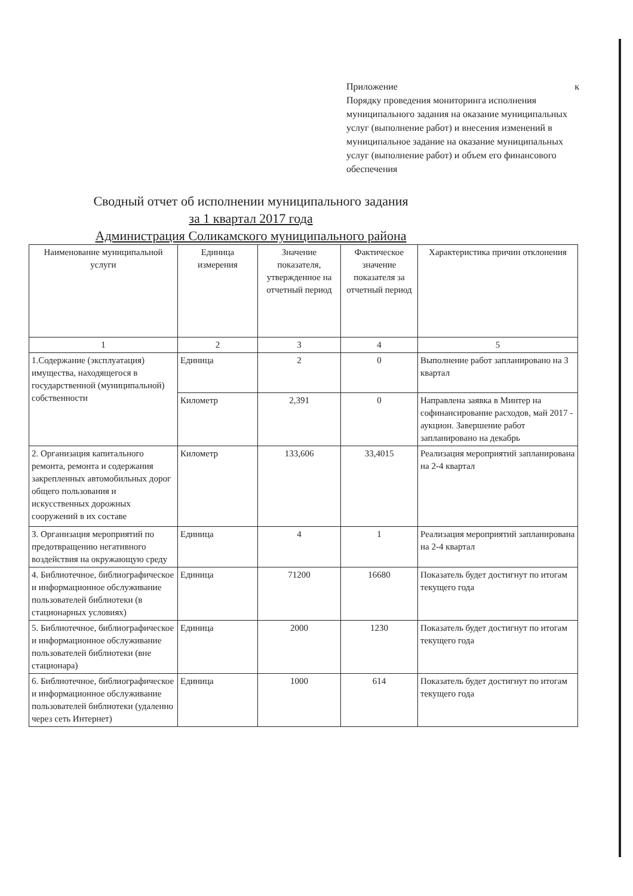Приложение к
Порядку проведения мониторинга исполнения муниципального задания на оказание муниципальных услуг (выполнение работ) и внесения изменений в муниципальное задание на оказание муниципальных услуг (выполнение работ) и объем его финансового обеспечения
Сводный отчет об исполнении муниципального задания
за 1 квартал 2017 года
Администрация Соликамского муниципального района
| Наименование муниципальной услуги | Единица измерения | Значение показателя, утвержденное на отчетный период | Фактическое значение показателя за отчетный период | Характеристика причин отклонения |
| --- | --- | --- | --- | --- |
| 1 | 2 | 3 | 4 | 5 |
| 1.Содержание (эксплуатация) имущества, находящегося в государственной (муниципальной) собственности | Единица | 2 | 0 | Выполнение работ запланировано на 3 квартал |
| | Километр | 2,391 | 0 | Направлена заявка в Минтер на софинансирование расходов, май 2017 - аукцион. Завершение работ запланировано на декабрь |
| 2. Организация капитального ремонта, ремонта и содержания закрепленных автомобильных дорог общего пользования и искусственных дорожных сооружений в их составе | Километр | 133,606 | 33,4015 | Реализация мероприятий запланирована на 2-4 квартал |
| 3. Организация мероприятий по предотвращению негативного воздействия на окружающую среду | Единица | 4 | 1 | Реализация мероприятий запланирована на 2-4 квартал |
| 4. Библиотечное, библиографическое и информационное обслуживание пользователей библиотеки (в стационарных условиях) | Единица | 71200 | 16680 | Показатель будет достигнут по итогам текущего года |
| 5. Библиотечное, библиографическое и информационное обслуживание пользователей библиотеки (вне стационара) | Единица | 2000 | 1230 | Показатель будет достигнут по итогам текущего года |
| 6. Библиотечное, библиографическое и информационное обслуживание пользователей библиотеки (удаленно через сеть Интернет) | Единица | 1000 | 614 | Показатель будет достигнут по итогам текущего года |